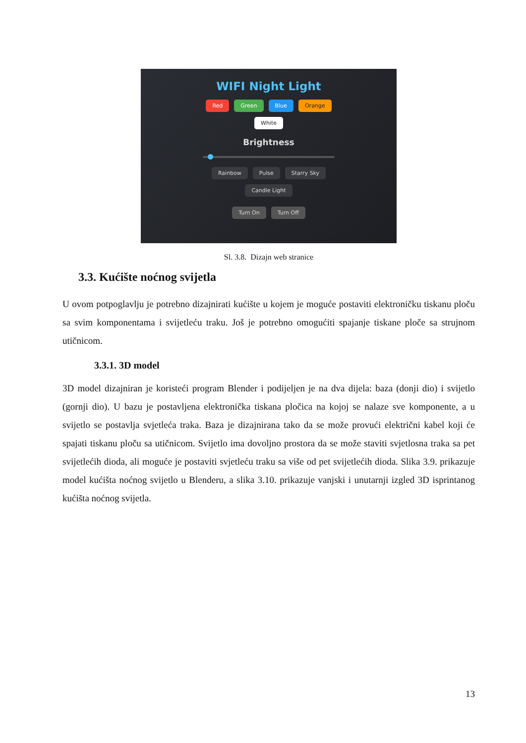WIFI Night Light
Red Green Blue Orange
White
Brightness
Rainbow Pulse Starry Sky
Candle Light
Turn On Turn Off
Sl. 3.8. Dizajn web stranice
3.3. Kućište noćnog svijetla
U ovom potpoglavlju je potrebno dizajnirati kućište u kojem je moguće postaviti elektroničku tiskanu ploču sa svim komponentama i svijetleću traku. Još je potrebno omogućiti spajanje tiskane ploče sa strujnom utičnicom.
3.3.1. 3D model
3D model dizajniran je koristeći program Blender i podijeljen je na dva dijela: baza (donji dio) i svijetlo (gornji dio). U bazu je postavljena elektronička tiskana pločica na kojoj se nalaze sve komponente, a u svijetlo se postavlja svjetleća traka. Baza je dizajnirana tako da se može provući električni kabel koji će spajati tiskanu ploču sa utičnicom. Svijetlo ima dovoljno prostora da se može staviti svjetlosna traka sa pet svijetlećih dioda, ali moguće je postaviti svjetleću traku sa više od pet svijetlećih dioda. Slika 3.9. prikazuje model kućišta noćnog svijetlo u Blenderu, a slika 3.10. prikazuje vanjski i unutarnji izgled 3D isprintanog kućišta noćnog svijetla.
13